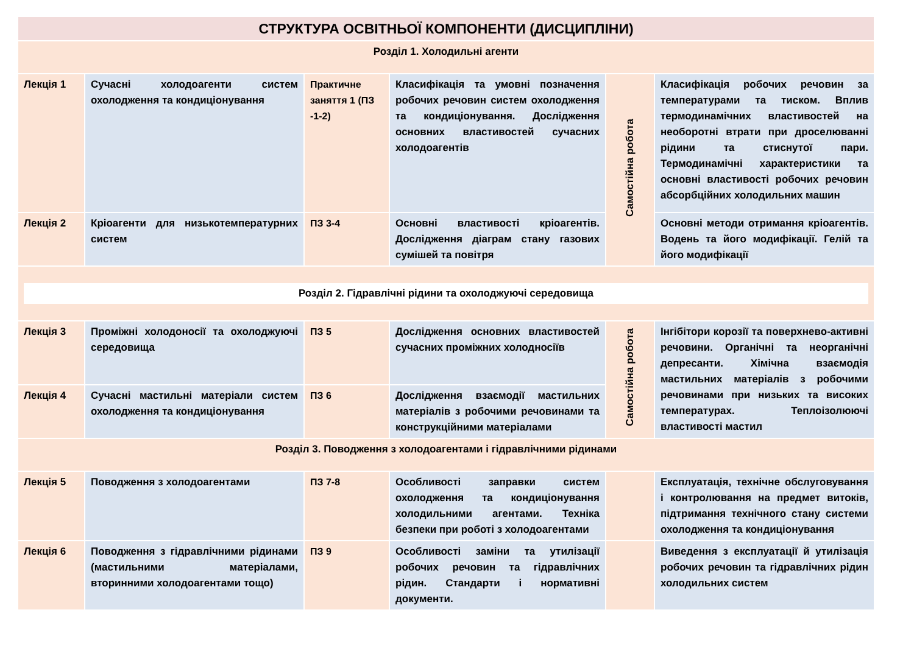| СТРУКТУРА ОСВІТНЬОЇ КОМПОНЕНТИ (ДИСЦИПЛІНИ) | | | | | |
| Розділ 1. Холодильні агенти | | | | | |
| Лекція 1 | Сучасні холодоагенти систем охолодження та кондиціонування | Практичне заняття 1 (ПЗ -1-2) | Класифікація та умовні позначення робочих речовин систем охолодження та кондиціонування. Дослідження основних властивостей сучасних холодоагентів | Самостійна робота | Класифікація робочих речовин за температурами та тиском. Вплив термодинамічних властивостей на необоротні втрати при дроселюванні рідини та стиснутої пари. Термодинамічні характеристики та основні властивості робочих речовин абсорбційних холодильних машин |
| Лекція 2 | Кріоагенти для низькотемпературних систем | ПЗ 3-4 | Основні властивості кріоагентів. Дослідження діаграм стану газових сумішей та повітря | | Основні методи отримання кріоагентів. Водень та його модифікації. Гелій та його модифікації |
| Розділ 2. Гідравлічні рідини та охолоджуючі середовища | | | | | |
| Лекція 3 | Проміжні холодоносії та охолоджуючі середовища | ПЗ 5 | Дослідження основних властивостей сучасних проміжних холодносіїв | Самостійна робота | Інгібітори корозії та поверхнево-активні речовини. Органічні та неорганічні депресанти. Хімічна взаємодія мастильних матеріалів з робочими речовинами при низьких та високих температурах. Теплоізолюючі властивості мастил |
| Лекція 4 | Сучасні мастильні матеріали систем охолодження та кондиціонування | ПЗ 6 | Дослідження взаємодії мастильних матеріалів з робочими речовинами та конструкційними матеріалами | | |
| Розділ 3. Поводження з холодоагентами і гідравлічними рідинами | | | | | |
| Лекція 5 | Поводження з холодоагентами | ПЗ 7-8 | Особливості заправки систем охолодження та кондиціонування холодильними агентами. Техніка безпеки при роботі з холодоагентами | | Експлуатація, технічне обслуговування і контролювання на предмет витоків, підтримання технічного стану системи охолодження та кондиціонування |
| Лекція 6 | Поводження з гідравлічними рідинами (мастильними матеріалами, вторинними холодоагентами тощо) | ПЗ 9 | Особливості заміни та утилізації робочих речовин та гідравлічних рідин. Стандарти і нормативні документи. | | Виведення з експлуатації й утилізація робочих речовин та гідравлічних рідин холодильних систем |